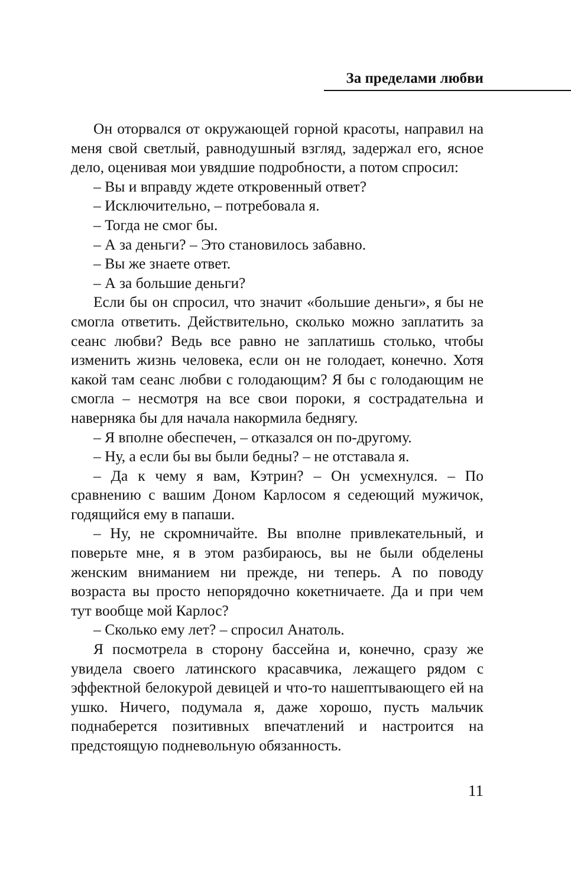За пределами любви
Он оторвался от окружающей горной красоты, направил на меня свой светлый, равнодушный взгляд, задержал его, ясное дело, оценивая мои увядшие подробности, а потом спросил:
– Вы и вправду ждете откровенный ответ?
– Исключительно, – потребовала я.
– Тогда не смог бы.
– А за деньги? – Это становилось забавно.
– Вы же знаете ответ.
– А за большие деньги?
Если бы он спросил, что значит «большие деньги», я бы не смогла ответить. Действительно, сколько можно заплатить за сеанс любви? Ведь все равно не заплатишь столько, чтобы изменить жизнь человека, если он не голодает, конечно. Хотя какой там сеанс любви с голодающим? Я бы с голодающим не смогла – несмотря на все свои пороки, я сострадательна и наверняка бы для начала накормила беднягу.
– Я вполне обеспечен, – отказался он по-другому.
– Ну, а если бы вы были бедны? – не отставала я.
– Да к чему я вам, Кэтрин? – Он усмехнулся. – По сравнению с вашим Доном Карлосом я седеющий мужичок, годящийся ему в папаши.
– Ну, не скромничайте. Вы вполне привлекательный, и поверьте мне, я в этом разбираюсь, вы не были обделены женским вниманием ни прежде, ни теперь. А по поводу возраста вы просто непорядочно кокетничаете. Да и при чем тут вообще мой Карлос?
– Сколько ему лет? – спросил Анатоль.
Я посмотрела в сторону бассейна и, конечно, сразу же увидела своего латинского красавчика, лежащего рядом с эффектной белокурой девицей и что-то нашептывающего ей на ушко. Ничего, подумала я, даже хорошо, пусть мальчик поднаберется позитивных впечатлений и настроится на предстоящую подневольную обязанность.
11